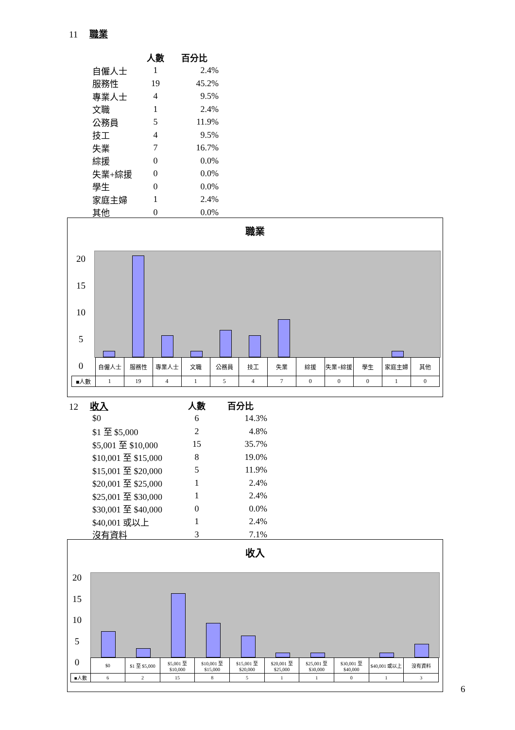11 職業
| | 人數 | 百分比 |
| --- | --- | --- |
| 自僱人士 | 1 | 2.4% |
| 服務性 | 19 | 45.2% |
| 專業人士 | 4 | 9.5% |
| 文職 | 1 | 2.4% |
| 公務員 | 5 | 11.9% |
| 技工 | 4 | 9.5% |
| 失業 | 7 | 16.7% |
| 綜援 | 0 | 0.0% |
| 失業+綜援 | 0 | 0.0% |
| 學生 | 0 | 0.0% |
| 家庭主婦 | 1 | 2.4% |
| 其他 | 0 | 0.0% |
職業
20
15
10
5
0
| | 自僱人士 | 服務性 | 專業人士 | 文職 | 公務員 | 技工 | 失業 | 綜援 | 失業+綜援 | 學生 | 家庭主婦 | 其他 |
| ■人數 | 1 | 19 | 4 | 1 | 5 | 4 | 7 | 0 | 0 | 0 | 1 | 0 |
12 收入
| | 人數 | 百分比 |
| --- | --- | --- |
| $0 | 6 | 14.3% |
| $1 至 $5,000 | 2 | 4.8% |
| $5,001 至 $10,000 | 15 | 35.7% |
| $10,001 至 $15,000 | 8 | 19.0% |
| $15,001 至 $20,000 | 5 | 11.9% |
| $20,001 至 $25,000 | 1 | 2.4% |
| $25,001 至 $30,000 | 1 | 2.4% |
| $30,001 至 $40,000 | 0 | 0.0% |
| $40,001 或以上 | 1 | 2.4% |
| 沒有資料 | 3 | 7.1% |
收入
20
15
10
5
0
| | $0 | $1 至 $5,000 | $5,001 至 $10,000 | $10,001 至 $15,000 | $15,001 至 $20,000 | $20,001 至 $25,000 | $25,001 至 $30,000 | $30,001 至 $40,000 | $40,001 或以上 | 沒有資料 |
| ■人數 | 6 | 2 | 15 | 8 | 5 | 1 | 1 | 0 | 1 | 3 |
6